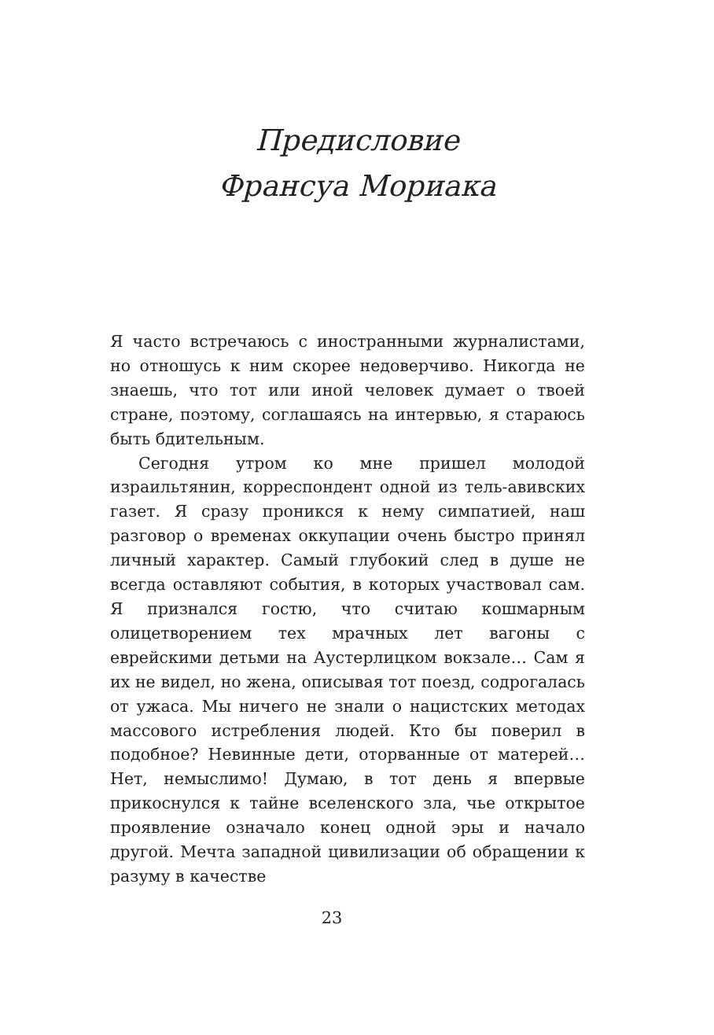Предисловие
Франсуа Мориака
Я часто встречаюсь с иностранными журналистами, но отношусь к ним скорее недоверчиво. Никогда не знаешь, что тот или иной человек думает о твоей стране, поэтому, соглашаясь на интервью, я стараюсь быть бдительным.
Сегодня утром ко мне пришел молодой израильтянин, корреспондент одной из тель-авивских газет. Я сразу проникся к нему симпатией, наш разговор о временах оккупации очень быстро принял личный характер. Самый глубокий след в душе не всегда оставляют события, в которых участвовал сам. Я признался гостю, что считаю кошмарным олицетворением тех мрачных лет вагоны с еврейскими детьми на Аустерлицком вокзале… Сам я их не видел, но жена, описывая тот поезд, содрогалась от ужаса. Мы ничего не знали о нацистских методах массового истребления людей. Кто бы поверил в подобное? Невинные дети, оторванные от матерей… Нет, немыслимо! Думаю, в тот день я впервые прикоснулся к тайне вселенского зла, чье открытое проявление означало конец одной эры и начало другой. Мечта западной цивилизации об обращении к разуму в качестве
23